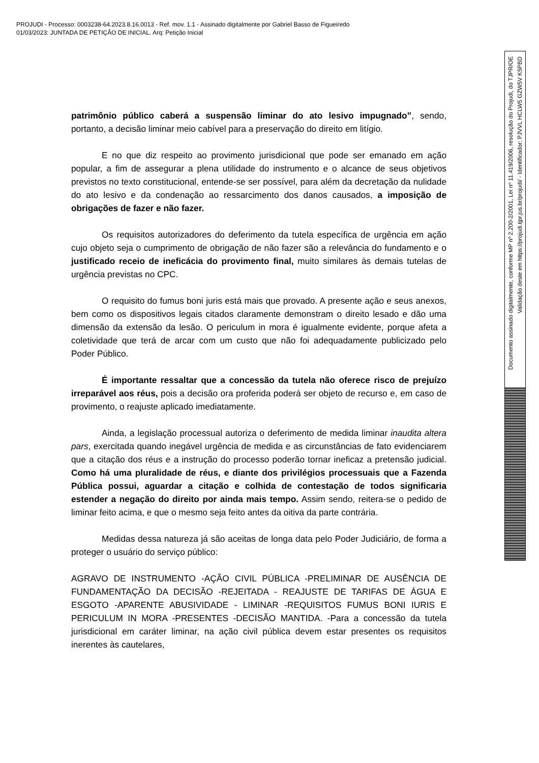PROJUDI - Processo: 0003238-64.2023.8.16.0013 - Ref. mov. 1.1 - Assinado digitalmente por Gabriel Basso de Figueiredo
01/03/2023: JUNTADA DE PETIÇÃO DE INICIAL. Arq: Petição Inicial
patrimônio público caberá a suspensão liminar do ato lesivo impugnado”, sendo, portanto, a decisão liminar meio cabível para a preservação do direito em litígio.
E no que diz respeito ao provimento jurisdicional que pode ser emanado em ação popular, a fim de assegurar a plena utilidade do instrumento e o alcance de seus objetivos previstos no texto constitucional, entende-se ser possível, para além da decretação da nulidade do ato lesivo e da condenação ao ressarcimento dos danos causados, a imposição de obrigações de fazer e não fazer.
Os requisitos autorizadores do deferimento da tutela específica de urgência em ação cujo objeto seja o cumprimento de obrigação de não fazer são a relevância do fundamento e o justificado receio de ineficácia do provimento final, muito similares às demais tutelas de urgência previstas no CPC.
O requisito do fumus boni juris está mais que provado. A presente ação e seus anexos, bem como os dispositivos legais citados claramente demonstram o direito lesado e dão uma dimensão da extensão da lesão. O periculum in mora é igualmente evidente, porque afeta a coletividade que terá de arcar com um custo que não foi adequadamente publicizado pelo Poder Público.
É importante ressaltar que a concessão da tutela não oferece risco de prejuízo irreparável aos réus, pois a decisão ora proferida poderá ser objeto de recurso e, em caso de provimento, o reajuste aplicado imediatamente.
Ainda, a legislação processual autoriza o deferimento de medida liminar inaudita altera pars, exercitada quando inegável urgência de medida e as circunstâncias de fato evidenciarem que a citação dos réus e a instrução do processo poderão tornar ineficaz a pretensão judicial. Como há uma pluralidade de réus, e diante dos privilégios processuais que a Fazenda Pública possui, aguardar a citação e colhida de contestação de todos significaria estender a negação do direito por ainda mais tempo. Assim sendo, reitera-se o pedido de liminar feito acima, e que o mesmo seja feito antes da oitiva da parte contrária.
Medidas dessa natureza já são aceitas de longa data pelo Poder Judiciário, de forma a proteger o usuário do serviço público:
AGRAVO DE INSTRUMENTO -AÇÃO CIVIL PÚBLICA -PRELIMINAR DE AUSÊNCIA DE FUNDAMENTAÇÃO DA DECISÃO -REJEITADA - REAJUSTE DE TARIFAS DE ÁGUA E ESGOTO -APARENTE ABUSIVIDADE - LIMINAR -REQUISITOS FUMUS BONI IURIS E PERICULUM IN MORA -PRESENTES -DECISÃO MANTIDA. -Para a concessão da tutela jurisdicional em caráter liminar, na ação civil pública devem estar presentes os requisitos inerentes às cautelares,
Documento assinado digitalmente, conforme MP nº 2.200-2/2001, Lei nº 11.419/2006, resolução do Projudi, do TJPR/OE
Validação deste em https://projudi.tjpr.jus.br/projudi/ - Identificador: PJVVL HCLW5 GZW5V K5PBD